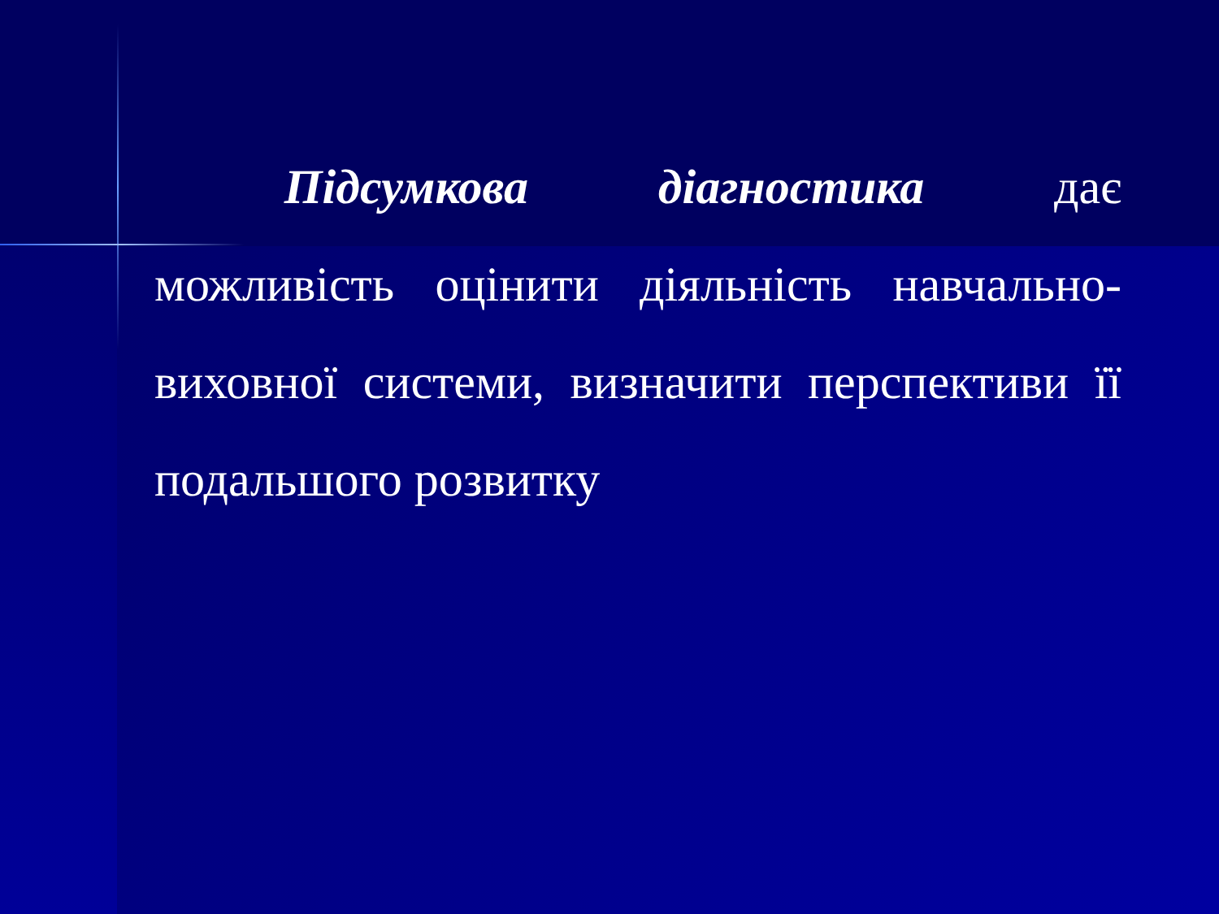Підсумкова діагностика дає можливість оцінити діяльність навчально-виховної системи, визначити перспективи її подальшого розвитку